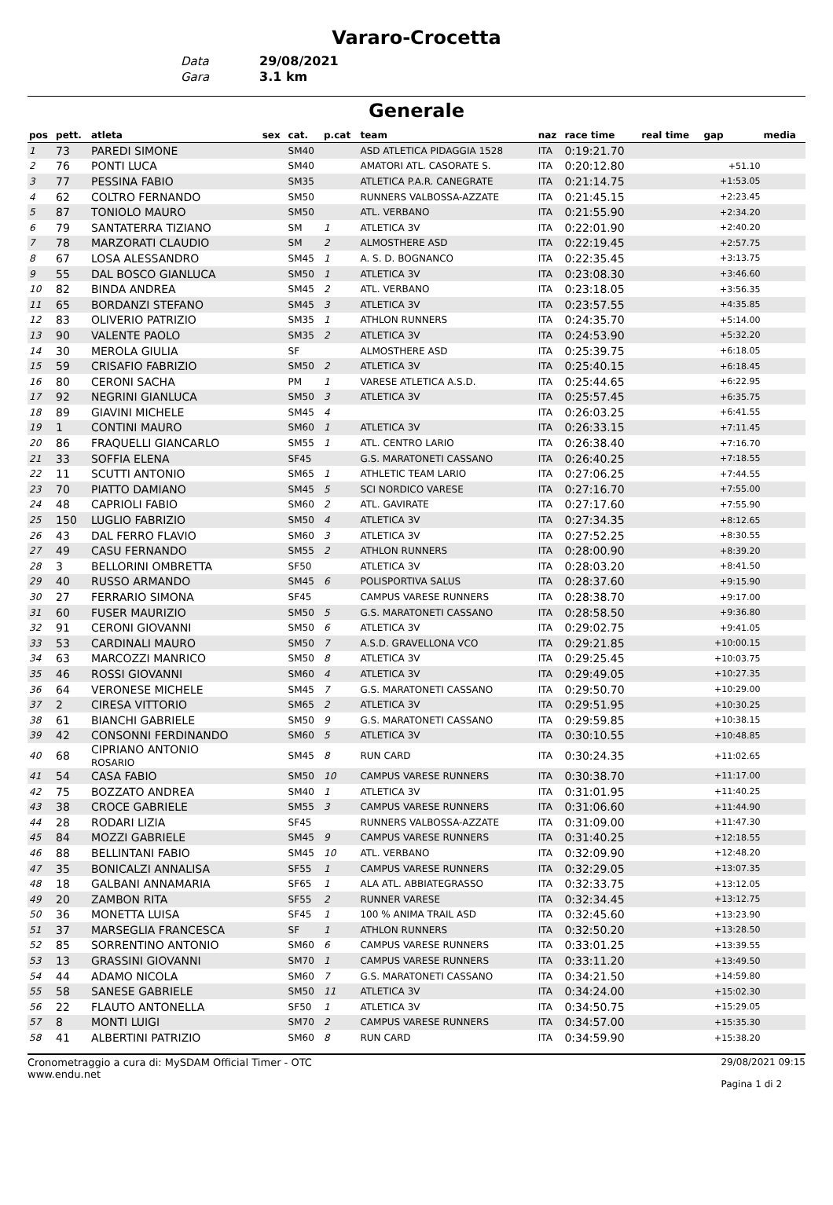Vararo-Crocetta
Data 29/08/2021
Gara 3.1 km
Generale
| pos | pett. | atleta | sex | cat. | p.cat | team | naz | race time | real time | gap | media |
| --- | --- | --- | --- | --- | --- | --- | --- | --- | --- | --- | --- |
| 1 | 73 | PAREDI SIMONE | | SM40 | | ASD ATLETICA PIDAGGIA 1528 | ITA | 0:19:21.70 | | | |
| 2 | 76 | PONTI LUCA | | SM40 | | AMATORI ATL. CASORATE S. | ITA | 0:20:12.80 | | +51.10 | |
| 3 | 77 | PESSINA FABIO | | SM35 | | ATLETICA P.A.R. CANEGRATE | ITA | 0:21:14.75 | | +1:53.05 | |
| 4 | 62 | COLTRO FERNANDO | | SM50 | | RUNNERS VALBOSSA-AZZATE | ITA | 0:21:45.15 | | +2:23.45 | |
| 5 | 87 | TONIOLO MAURO | | SM50 | | ATL. VERBANO | ITA | 0:21:55.90 | | +2:34.20 | |
| 6 | 79 | SANTATERRA TIZIANO | | SM | 1 | ATLETICA 3V | ITA | 0:22:01.90 | | +2:40.20 | |
| 7 | 78 | MARZORATI CLAUDIO | | SM | 2 | ALMOSTHERE ASD | ITA | 0:22:19.45 | | +2:57.75 | |
| 8 | 67 | LOSA ALESSANDRO | | SM45 | 1 | A. S. D. BOGNANCO | ITA | 0:22:35.45 | | +3:13.75 | |
| 9 | 55 | DAL BOSCO GIANLUCA | | SM50 | 1 | ATLETICA 3V | ITA | 0:23:08.30 | | +3:46.60 | |
| 10 | 82 | BINDA ANDREA | | SM45 | 2 | ATL. VERBANO | ITA | 0:23:18.05 | | +3:56.35 | |
| 11 | 65 | BORDANZI STEFANO | | SM45 | 3 | ATLETICA 3V | ITA | 0:23:57.55 | | +4:35.85 | |
| 12 | 83 | OLIVERIO PATRIZIO | | SM35 | 1 | ATHLON RUNNERS | ITA | 0:24:35.70 | | +5:14.00 | |
| 13 | 90 | VALENTE PAOLO | | SM35 | 2 | ATLETICA 3V | ITA | 0:24:53.90 | | +5:32.20 | |
| 14 | 30 | MEROLA GIULIA | | SF | | ALMOSTHERE ASD | ITA | 0:25:39.75 | | +6:18.05 | |
| 15 | 59 | CRISAFIO FABRIZIO | | SM50 | 2 | ATLETICA 3V | ITA | 0:25:40.15 | | +6:18.45 | |
| 16 | 80 | CERONI SACHA | | PM | 1 | VARESE ATLETICA A.S.D. | ITA | 0:25:44.65 | | +6:22.95 | |
| 17 | 92 | NEGRINI GIANLUCA | | SM50 | 3 | ATLETICA 3V | ITA | 0:25:57.45 | | +6:35.75 | |
| 18 | 89 | GIAVINI MICHELE | | SM45 | 4 | | ITA | 0:26:03.25 | | +6:41.55 | |
| 19 | 1 | CONTINI MAURO | | SM60 | 1 | ATLETICA 3V | ITA | 0:26:33.15 | | +7:11.45 | |
| 20 | 86 | FRAQUELLI GIANCARLO | | SM55 | 1 | ATL. CENTRO LARIO | ITA | 0:26:38.40 | | +7:16.70 | |
| 21 | 33 | SOFFIA ELENA | | SF45 | | G.S. MARATONETI CASSANO | ITA | 0:26:40.25 | | +7:18.55 | |
| 22 | 11 | SCUTTI ANTONIO | | SM65 | 1 | ATHLETIC TEAM LARIO | ITA | 0:27:06.25 | | +7:44.55 | |
| 23 | 70 | PIATTO DAMIANO | | SM45 | 5 | SCI NORDICO VARESE | ITA | 0:27:16.70 | | +7:55.00 | |
| 24 | 48 | CAPRIOLI FABIO | | SM60 | 2 | ATL. GAVIRATE | ITA | 0:27:17.60 | | +7:55.90 | |
| 25 | 150 | LUGLIO FABRIZIO | | SM50 | 4 | ATLETICA 3V | ITA | 0:27:34.35 | | +8:12.65 | |
| 26 | 43 | DAL FERRO FLAVIO | | SM60 | 3 | ATLETICA 3V | ITA | 0:27:52.25 | | +8:30.55 | |
| 27 | 49 | CASU FERNANDO | | SM55 | 2 | ATHLON RUNNERS | ITA | 0:28:00.90 | | +8:39.20 | |
| 28 | 3 | BELLORINI OMBRETTA | | SF50 | | ATLETICA 3V | ITA | 0:28:03.20 | | +8:41.50 | |
| 29 | 40 | RUSSO ARMANDO | | SM45 | 6 | POLISPORTIVA SALUS | ITA | 0:28:37.60 | | +9:15.90 | |
| 30 | 27 | FERRARIO SIMONA | | SF45 | | CAMPUS VARESE RUNNERS | ITA | 0:28:38.70 | | +9:17.00 | |
| 31 | 60 | FUSER MAURIZIO | | SM50 | 5 | G.S. MARATONETI CASSANO | ITA | 0:28:58.50 | | +9:36.80 | |
| 32 | 91 | CERONI GIOVANNI | | SM50 | 6 | ATLETICA 3V | ITA | 0:29:02.75 | | +9:41.05 | |
| 33 | 53 | CARDINALI MAURO | | SM50 | 7 | A.S.D. GRAVELLONA VCO | ITA | 0:29:21.85 | | +10:00.15 | |
| 34 | 63 | MARCOZZI MANRICO | | SM50 | 8 | ATLETICA 3V | ITA | 0:29:25.45 | | +10:03.75 | |
| 35 | 46 | ROSSI GIOVANNI | | SM60 | 4 | ATLETICA 3V | ITA | 0:29:49.05 | | +10:27.35 | |
| 36 | 64 | VERONESE MICHELE | | SM45 | 7 | G.S. MARATONETI CASSANO | ITA | 0:29:50.70 | | +10:29.00 | |
| 37 | 2 | CIRESA VITTORIO | | SM65 | 2 | ATLETICA 3V | ITA | 0:29:51.95 | | +10:30.25 | |
| 38 | 61 | BIANCHI GABRIELE | | SM50 | 9 | G.S. MARATONETI CASSANO | ITA | 0:29:59.85 | | +10:38.15 | |
| 39 | 42 | CONSONNI FERDINANDO | | SM60 | 5 | ATLETICA 3V | ITA | 0:30:10.55 | | +10:48.85 | |
| 40 | 68 | CIPRIANO ANTONIO ROSARIO | | SM45 | 8 | RUN CARD | ITA | 0:30:24.35 | | +11:02.65 | |
| 41 | 54 | CASA FABIO | | SM50 | 10 | CAMPUS VARESE RUNNERS | ITA | 0:30:38.70 | | +11:17.00 | |
| 42 | 75 | BOZZATO ANDREA | | SM40 | 1 | ATLETICA 3V | ITA | 0:31:01.95 | | +11:40.25 | |
| 43 | 38 | CROCE GABRIELE | | SM55 | 3 | CAMPUS VARESE RUNNERS | ITA | 0:31:06.60 | | +11:44.90 | |
| 44 | 28 | RODARI LIZIA | | SF45 | | RUNNERS VALBOSSA-AZZATE | ITA | 0:31:09.00 | | +11:47.30 | |
| 45 | 84 | MOZZI GABRIELE | | SM45 | 9 | CAMPUS VARESE RUNNERS | ITA | 0:31:40.25 | | +12:18.55 | |
| 46 | 88 | BELLINTANI FABIO | | SM45 | 10 | ATL. VERBANO | ITA | 0:32:09.90 | | +12:48.20 | |
| 47 | 35 | BONICALZI ANNALISA | | SF55 | 1 | CAMPUS VARESE RUNNERS | ITA | 0:32:29.05 | | +13:07.35 | |
| 48 | 18 | GALBANI ANNAMARIA | | SF65 | 1 | ALA ATL. ABBIATEGRASSO | ITA | 0:32:33.75 | | +13:12.05 | |
| 49 | 20 | ZAMBON RITA | | SF55 | 2 | RUNNER VARESE | ITA | 0:32:34.45 | | +13:12.75 | |
| 50 | 36 | MONETTA LUISA | | SF45 | 1 | 100 % ANIMA TRAIL ASD | ITA | 0:32:45.60 | | +13:23.90 | |
| 51 | 37 | MARSEGLIA FRANCESCA | | SF | 1 | ATHLON RUNNERS | ITA | 0:32:50.20 | | +13:28.50 | |
| 52 | 85 | SORRENTINO ANTONIO | | SM60 | 6 | CAMPUS VARESE RUNNERS | ITA | 0:33:01.25 | | +13:39.55 | |
| 53 | 13 | GRASSINI GIOVANNI | | SM70 | 1 | CAMPUS VARESE RUNNERS | ITA | 0:33:11.20 | | +13:49.50 | |
| 54 | 44 | ADAMO NICOLA | | SM60 | 7 | G.S. MARATONETI CASSANO | ITA | 0:34:21.50 | | +14:59.80 | |
| 55 | 58 | SANESE GABRIELE | | SM50 | 11 | ATLETICA 3V | ITA | 0:34:24.00 | | +15:02.30 | |
| 56 | 22 | FLAUTO ANTONELLA | | SF50 | 1 | ATLETICA 3V | ITA | 0:34:50.75 | | +15:29.05 | |
| 57 | 8 | MONTI LUIGI | | SM70 | 2 | CAMPUS VARESE RUNNERS | ITA | 0:34:57.00 | | +15:35.30 | |
| 58 | 41 | ALBERTINI PATRIZIO | | SM60 | 8 | RUN CARD | ITA | 0:34:59.90 | | +15:38.20 | |
Cronometraggio a cura di: MySDAM Official Timer - OTC
www.endu.net
29/08/2021 09:15
Pagina 1 di 2